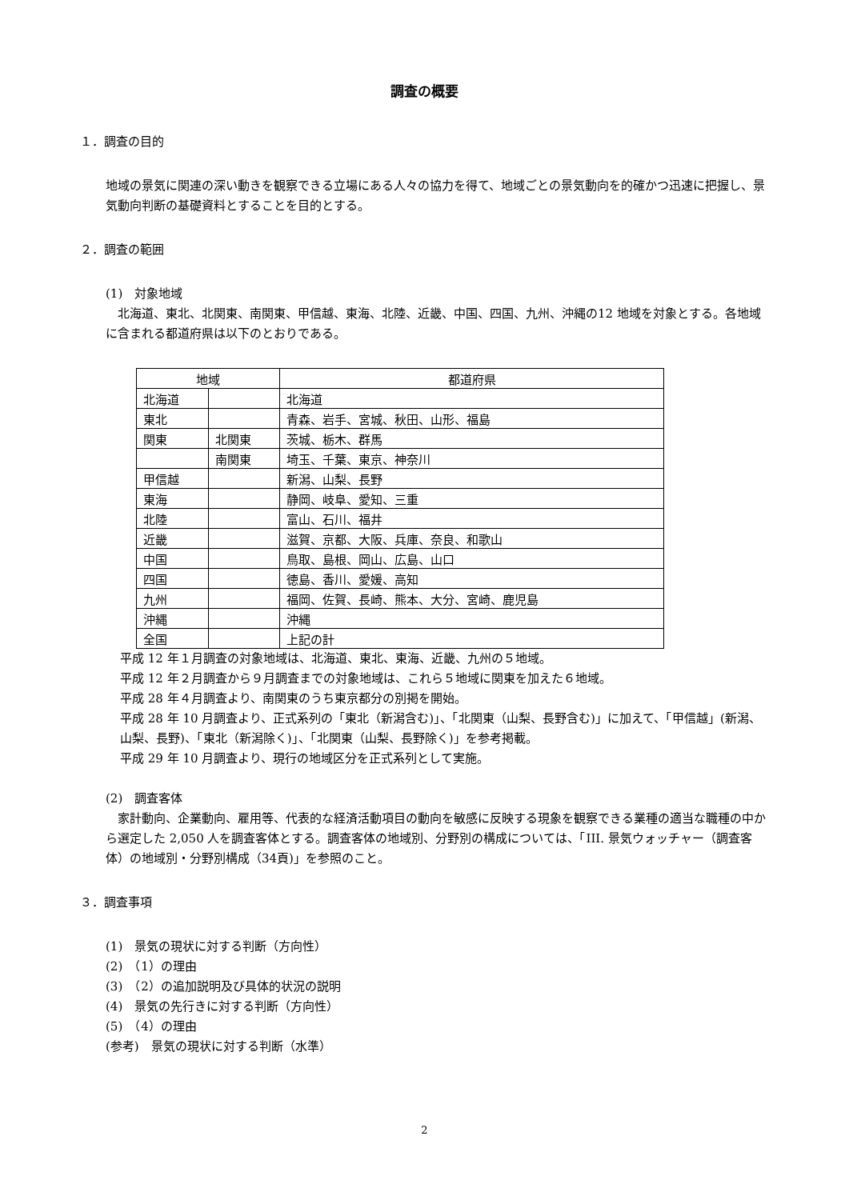調査の概要
１．調査の目的
地域の景気に関連の深い動きを観察できる立場にある人々の協力を得て、地域ごとの景気動向を的確かつ迅速に把握し、景気動向判断の基礎資料とすることを目的とする。
２．調査の範囲
(1)　対象地域
　北海道、東北、北関東、南関東、甲信越、東海、北陸、近畿、中国、四国、九州、沖縄の12 地域を対象とする。各地域に含まれる都道府県は以下のとおりである。
| 地域 | | 都道府県 |
| --- | --- | --- |
| 北海道 | | 北海道 |
| 東北 | | 青森、岩手、宮城、秋田、山形、福島 |
| 関東 | 北関東 | 茨城、栃木、群馬 |
| | 南関東 | 埼玉、千葉、東京、神奈川 |
| 甲信越 | | 新潟、山梨、長野 |
| 東海 | | 静岡、岐阜、愛知、三重 |
| 北陸 | | 富山、石川、福井 |
| 近畿 | | 滋賀、京都、大阪、兵庫、奈良、和歌山 |
| 中国 | | 鳥取、島根、岡山、広島、山口 |
| 四国 | | 徳島、香川、愛媛、高知 |
| 九州 | | 福岡、佐賀、長崎、熊本、大分、宮崎、鹿児島 |
| 沖縄 | | 沖縄 |
| 全国 | | 上記の計 |
平成 12 年１月調査の対象地域は、北海道、東北、東海、近畿、九州の５地域。
平成 12 年２月調査から９月調査までの対象地域は、これら５地域に関東を加えた６地域。
平成 28 年４月調査より、南関東のうち東京都分の別掲を開始。
平成 28 年 10 月調査より、正式系列の「東北（新潟含む)」、「北関東（山梨、長野含む)」に加えて、「甲信越」(新潟、山梨、長野)、「東北（新潟除く)」、「北関東（山梨、長野除く)」を参考掲載。
平成 29 年 10 月調査より、現行の地域区分を正式系列として実施。
(2)　調査客体
　家計動向、企業動向、雇用等、代表的な経済活動項目の動向を敏感に反映する現象を観察できる業種の適当な職種の中から選定した 2,050 人を調査客体とする。調査客体の地域別、分野別の構成については、「III. 景気ウォッチャー（調査客体）の地域別・分野別構成（34頁)」を参照のこと。
３．調査事項
(1)　景気の現状に対する判断（方向性）
(2)　（1）の理由
(3)　（2）の追加説明及び具体的状況の説明
(4)　景気の先行きに対する判断（方向性）
(5)　（4）の理由
(参考)　景気の現状に対する判断（水準）
2